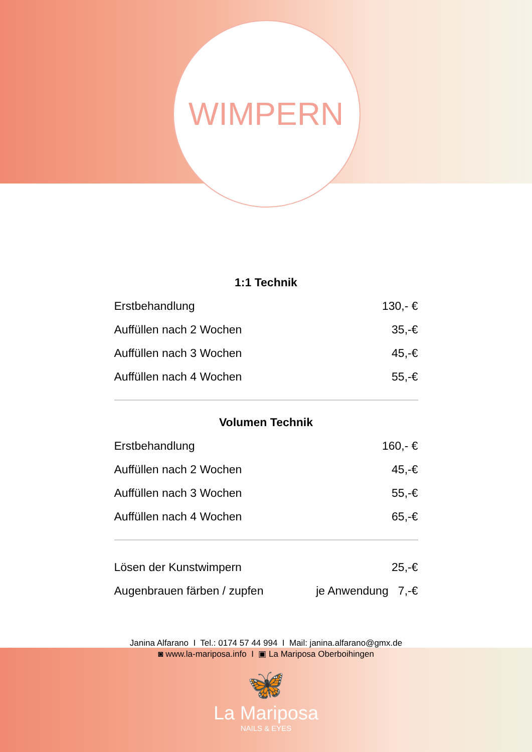WIMPERN
1:1 Technik
| Erstbehandlung | 130,- € |
| Auffüllen nach 2 Wochen | 35,-€ |
| Auffüllen nach 3 Wochen | 45,-€ |
| Auffüllen nach 4 Wochen | 55,-€ |
Volumen Technik
| Erstbehandlung | 160,- € |
| Auffüllen nach 2 Wochen | 45,-€ |
| Auffüllen nach 3 Wochen | 55,-€ |
| Auffüllen nach 4 Wochen | 65,-€ |
| Lösen der Kunstwimpern | 25,-€ |
| Augenbrauen färben / zupfen | je Anwendung 7,-€ |
Janina Alfarano I Tel.: 0174 57 44 994 I Mail: janina.alfarano@gmx.de
◙ www.la-mariposa.info I ▣ La Mariposa Oberboihingen
🦋
La Mariposa
NAILS & EYES